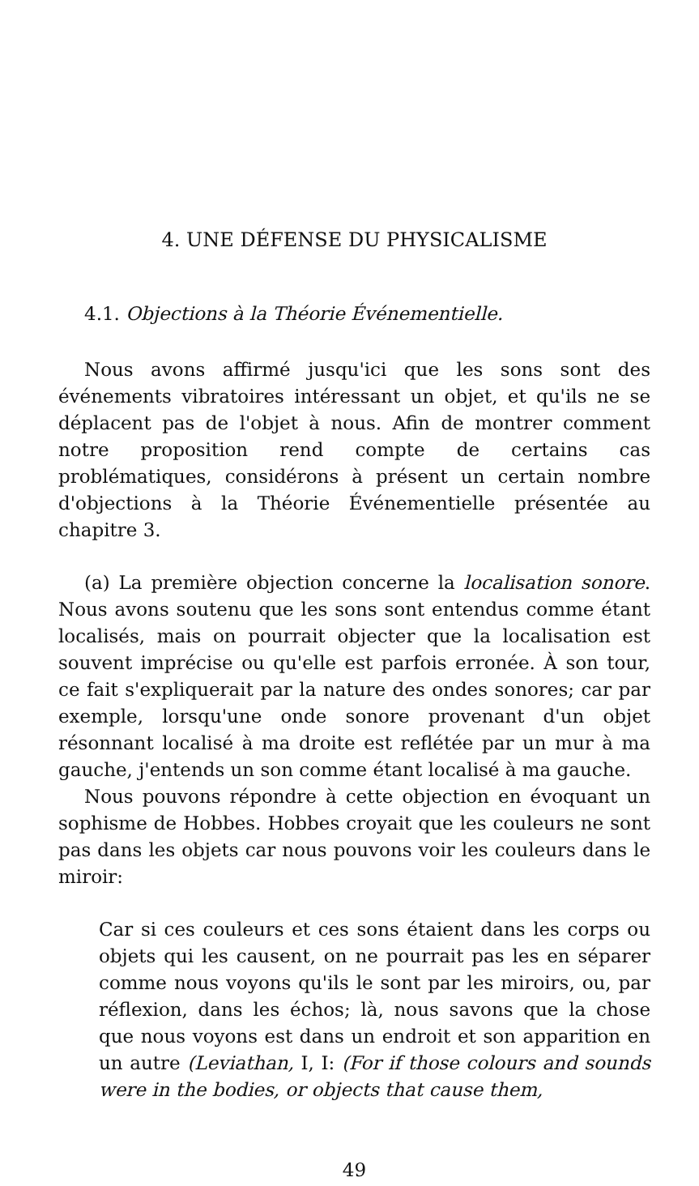4. UNE DÉFENSE DU PHYSICALISME
4.1. Objections à la Théorie Événementielle.
Nous avons affirmé jusqu'ici que les sons sont des événements vibratoires intéressant un objet, et qu'ils ne se déplacent pas de l'objet à nous. Afin de montrer comment notre proposition rend compte de certains cas problématiques, considérons à présent un certain nombre d'objections à la Théorie Événementielle présentée au chapitre 3.
(a) La première objection concerne la localisation sonore. Nous avons soutenu que les sons sont entendus comme étant localisés, mais on pourrait objecter que la localisation est souvent imprécise ou qu'elle est parfois erronée. À son tour, ce fait s'expliquerait par la nature des ondes sonores; car par exemple, lorsqu'une onde sonore provenant d'un objet résonnant localisé à ma droite est reflétée par un mur à ma gauche, j'entends un son comme étant localisé à ma gauche.
Nous pouvons répondre à cette objection en évoquant un sophisme de Hobbes. Hobbes croyait que les couleurs ne sont pas dans les objets car nous pouvons voir les couleurs dans le miroir:
Car si ces couleurs et ces sons étaient dans les corps ou objets qui les causent, on ne pourrait pas les en séparer comme nous voyons qu'ils le sont par les miroirs, ou, par réflexion, dans les échos; là, nous savons que la chose que nous voyons est dans un endroit et son apparition en un autre (Leviathan, I, I: (For if those colours and sounds were in the bodies, or objects that cause them,
49